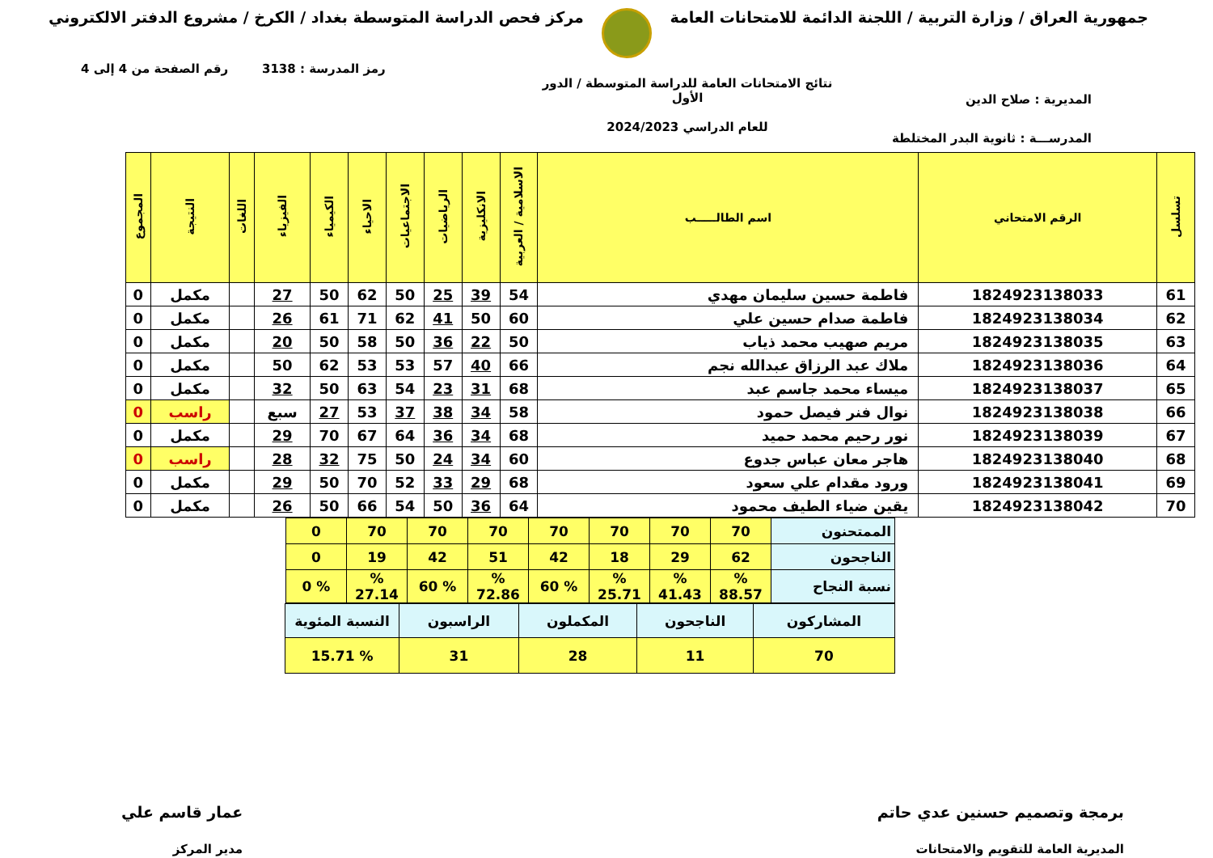جمهورية العراق / وزارة التربية / اللجنة الدائمة للامتحانات العامة
مركز فحص الدراسة المتوسطة بغداد / الكرخ / مشروع الدفتر الالكتروني
رمز المدرسة : 3138 رقم الصفحة من 4 إلى 4
المديرية : صلاح الدين
المدرســـة : ثانوية البدر المختلطة
نتائج الامتحانات العامة للدراسة المتوسطة / الدور الأول
للعام الدراسي 2024/2023
| تسلسل | الرقم الامتحاني | اسم الطالـــــب | الاسلامية / العربية | الانكليزية | الرياضيات | الاجتماعيات | الاحياء | الكيمياء | الفيزياء | اللغات | النتيجة | المجموع |
| --- | --- | --- | --- | --- | --- | --- | --- | --- | --- | --- | --- | --- |
| 61 | 1824923138033 | فاطمة حسين سليمان مهدي | 54 | 39 | 25 | 50 | 62 | 50 | 27 | | مكمل | 0 |
| 62 | 1824923138034 | فاطمة صدام حسين علي | 60 | 50 | 41 | 62 | 71 | 61 | 26 | | مكمل | 0 |
| 63 | 1824923138035 | مريم صهيب محمد ذياب | 50 | 22 | 36 | 50 | 58 | 50 | 20 | | مكمل | 0 |
| 64 | 1824923138036 | ملاك عبد الرزاق عبدالله نجم | 66 | 40 | 57 | 53 | 53 | 62 | 50 | | مكمل | 0 |
| 65 | 1824923138037 | ميساء محمد جاسم عبد | 68 | 31 | 23 | 54 | 63 | 50 | 32 | | مكمل | 0 |
| 66 | 1824923138038 | نوال فنر فيصل حمود | 58 | 34 | 38 | 37 | 53 | 27 | سبع | | راسب | 0 |
| 67 | 1824923138039 | نور رحيم محمد حميد | 68 | 34 | 36 | 64 | 67 | 70 | 29 | | مكمل | 0 |
| 68 | 1824923138040 | هاجر معان عباس جدوع | 60 | 34 | 24 | 50 | 75 | 32 | 28 | | راسب | 0 |
| 69 | 1824923138041 | ورود مقدام علي سعود | 68 | 29 | 33 | 52 | 70 | 50 | 29 | | مكمل | 0 |
| 70 | 1824923138042 | يقين ضياء الطيف محمود | 64 | 36 | 50 | 54 | 66 | 50 | 26 | | مكمل | 0 |
| الممتحنون | 70 | 70 | 70 | 70 | 70 | 70 | 70 | 0 |
| الناجحون | 62 | 29 | 18 | 42 | 51 | 42 | 19 | 0 |
| نسبة النجاح | % 88.57 | % 41.43 | % 25.71 | % 60 | % 72.86 | % 60 | % 27.14 | % 0 |
| المشاركون | الناجحون | المكملون | الراسبون | النسبة المئوية |
| 70 | 11 | 28 | 31 | % 15.71 |
برمجة وتصميم حسنين عدي حاتم
المديرية العامة للتقويم والامتحانات
عمار قاسم علي
مدير المركز